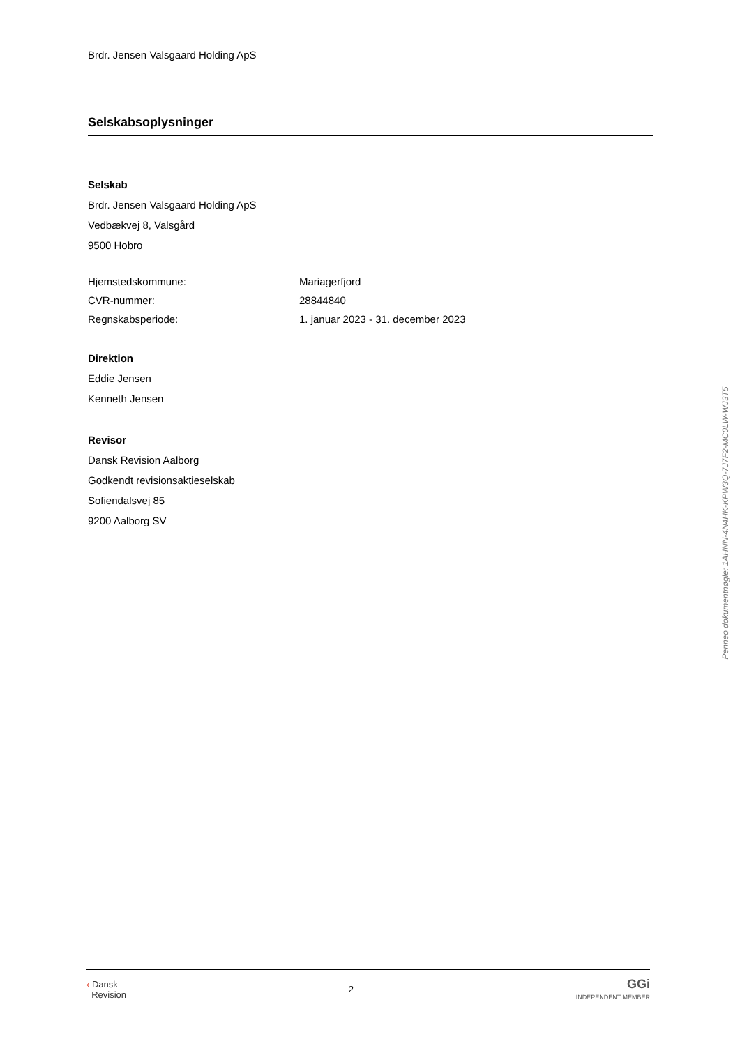Brdr. Jensen Valsgaard Holding ApS
Selskabsoplysninger
Selskab
Brdr. Jensen Valsgaard Holding ApS
Vedbækvej 8, Valsgård
9500 Hobro
| Hjemstedskommune: | Mariagerfjord |
| CVR-nummer: | 28844840 |
| Regnskabsperiode: | 1. januar 2023 - 31. december 2023 |
Direktion
Eddie Jensen
Kenneth Jensen
Revisor
Dansk Revision Aalborg
Godkendt revisionsaktieselskab
Sofiendalsvej 85
9200 Aalborg SV
Penneo dokumentnøgle: 1AHNN-4N4HK-KPW3Q-7J7F2-MC0LW-WJ3T5
‹ Dansk
Revision
2
GGi
INDEPENDENT MEMBER